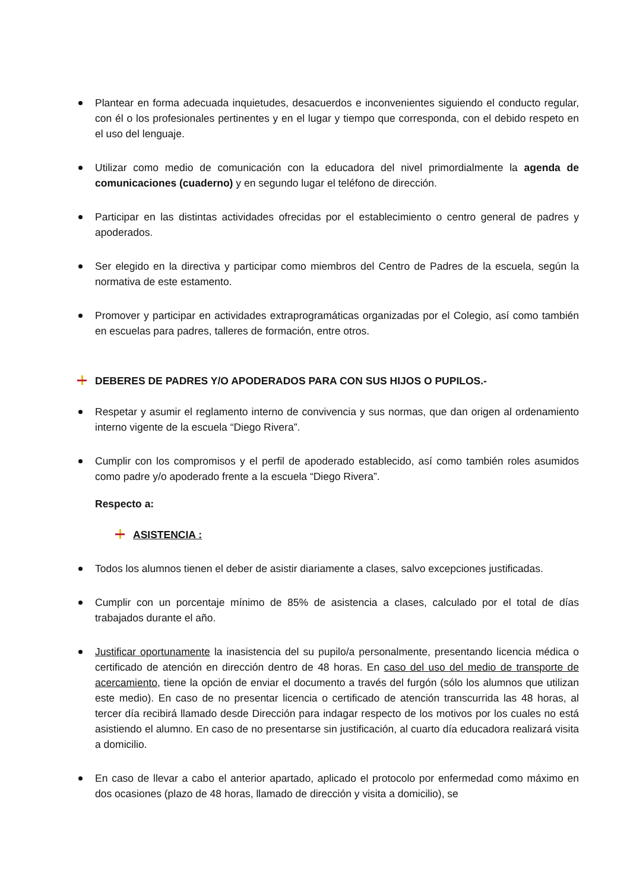Plantear en forma adecuada inquietudes, desacuerdos e inconvenientes siguiendo el conducto regular, con él o los profesionales pertinentes y en el lugar y tiempo que corresponda, con el debido respeto en el uso del lenguaje.
Utilizar como medio de comunicación con la educadora del nivel primordialmente la agenda de comunicaciones (cuaderno) y en segundo lugar el teléfono de dirección.
Participar en las distintas actividades ofrecidas por el establecimiento o centro general de padres y apoderados.
Ser elegido en la directiva y participar como miembros del Centro de Padres de la escuela, según la normativa de este estamento.
Promover y participar en actividades extraprogramáticas organizadas por el Colegio, así como también en escuelas para padres, talleres de formación, entre otros.
DEBERES DE PADRES Y/O APODERADOS PARA CON SUS HIJOS O PUPILOS.-
Respetar y asumir el reglamento interno de convivencia y sus normas, que dan origen al ordenamiento interno vigente de la escuela “Diego Rivera”.
Cumplir con los compromisos y el perfil de apoderado establecido, así como también roles asumidos como padre y/o apoderado frente a la escuela “Diego Rivera”.
Respecto a:
ASISTENCIA :
Todos los alumnos tienen el deber de asistir diariamente a clases, salvo excepciones justificadas.
Cumplir con un porcentaje mínimo de 85% de asistencia a clases, calculado por el total de días trabajados durante el año.
Justificar oportunamente la inasistencia del su pupilo/a personalmente, presentando licencia médica o certificado de atención en dirección dentro de 48 horas. En caso del uso del medio de transporte de acercamiento, tiene la opción de enviar el documento a través del furgón (sólo los alumnos que utilizan este medio). En caso de no presentar licencia o certificado de atención transcurrida las 48 horas, al tercer día recibirá llamado desde Dirección para indagar respecto de los motivos por los cuales no está asistiendo el alumno. En caso de no presentarse sin justificación, al cuarto día educadora realizará visita a domicilio.
En caso de llevar a cabo el anterior apartado, aplicado el protocolo por enfermedad como máximo en dos ocasiones (plazo de 48 horas, llamado de dirección y visita a domicilio), se